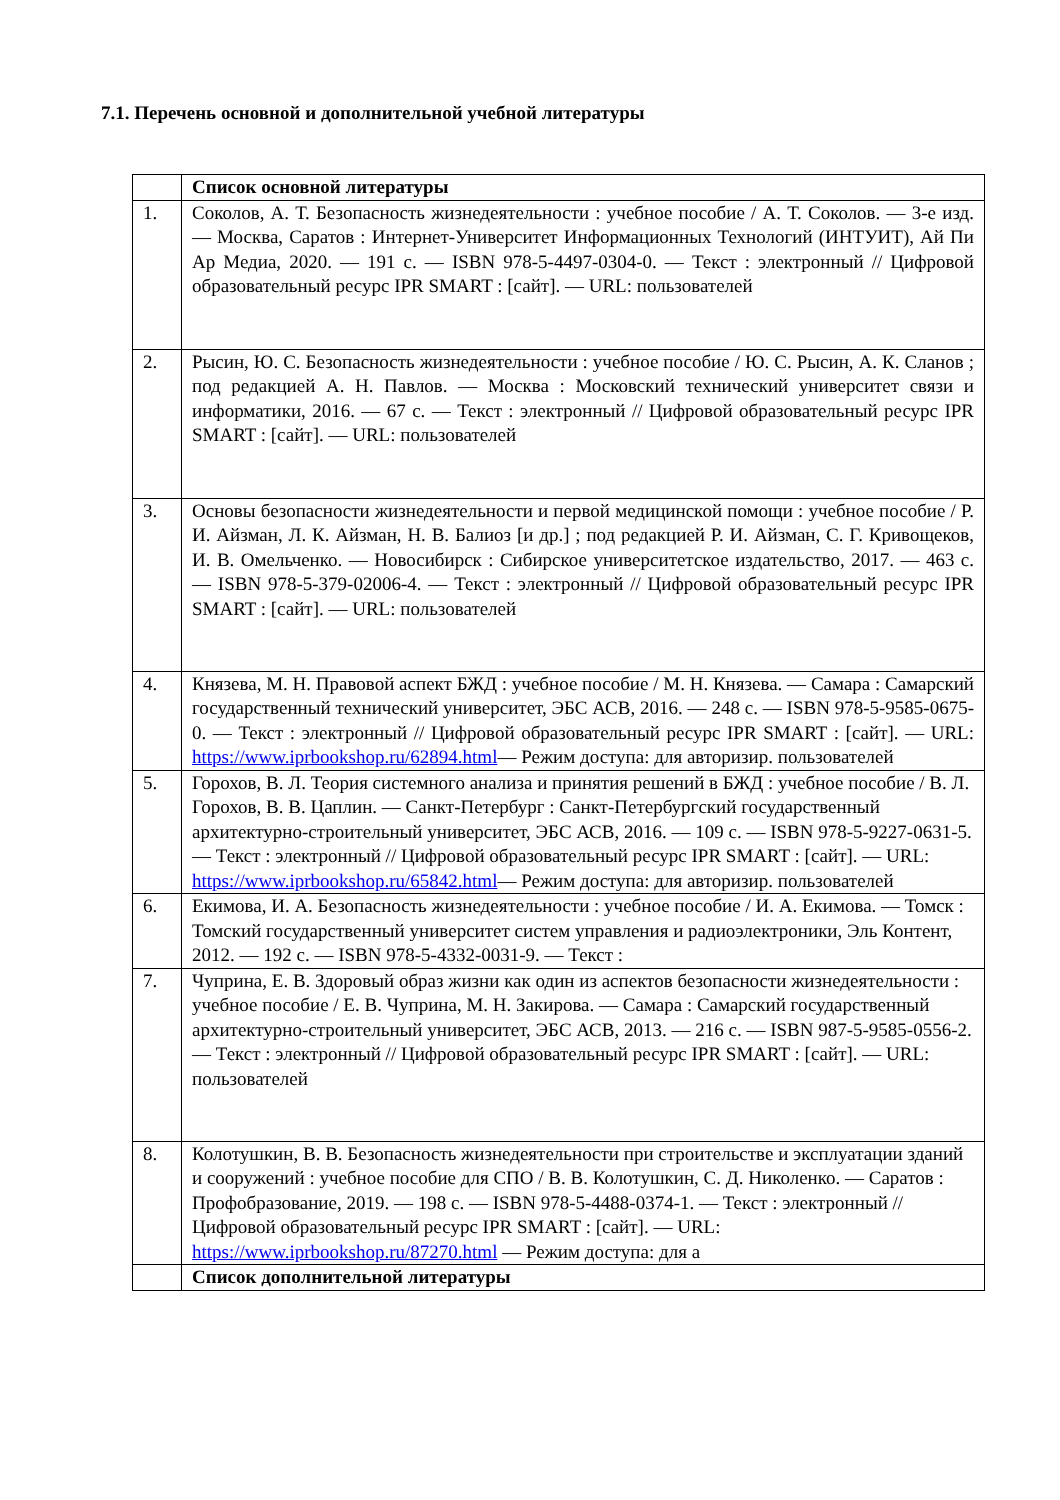7.1. Перечень основной и дополнительной учебной литературы
| | Список основной литературы |
| 1. | Соколов, А. Т. Безопасность жизнедеятельности : учебное пособие / А. Т. Соколов. — 3-е изд. — Москва, Саратов : Интернет-Университет Информационных Технологий (ИНТУИТ), Ай Пи Ар Медиа, 2020. — 191 с. — ISBN 978-5-4497-0304-0. — Текст : электронный // Цифровой образовательный ресурс IPR SMART : [сайт]. — URL: пользователей |
| 2. | Рысин, Ю. С. Безопасность жизнедеятельности : учебное пособие / Ю. С. Рысин, А. К. Сланов ; под редакцией А. Н. Павлов. — Москва : Московский технический университет связи и информатики, 2016. — 67 с. — Текст : электронный // Цифровой образовательный ресурс IPR SMART : [сайт]. — URL: пользователей |
| 3. | Основы безопасности жизнедеятельности и первой медицинской помощи : учебное пособие / Р. И. Айзман, Л. К. Айзман, Н. В. Балиоз [и др.] ; под редакцией Р. И. Айзман, С. Г. Кривощеков, И. В. Омельченко. — Новосибирск : Сибирское университетское издательство, 2017. — 463 с. — ISBN 978-5-379-02006-4. — Текст : электронный // Цифровой образовательный ресурс IPR SMART : [сайт]. — URL: пользователей |
| 4. | Князева, М. Н. Правовой аспект БЖД : учебное пособие / М. Н. Князева. — Самара : Самарский государственный технический университет, ЭБС АСВ, 2016. — 248 с. — ISBN 978-5-9585-0675-0. — Текст : электронный // Цифровой образовательный ресурс IPR SMART : [сайт]. — URL: https://www.iprbookshop.ru/62894.html — Режим доступа: для авторизир. пользователей |
| 5. | Горохов, В. Л. Теория системного анализа и принятия решений в БЖД : учебное пособие / В. Л. Горохов, В. В. Цаплин. — Санкт-Петербург : Санкт-Петербургский государственный архитектурно-строительный университет, ЭБС АСВ, 2016. — 109 с. — ISBN 978-5-9227-0631-5. — Текст : электронный // Цифровой образовательный ресурс IPR SMART : [сайт]. — URL: https://www.iprbookshop.ru/65842.html — Режим доступа: для авторизир. пользователей |
| 6. | Екимова, И. А. Безопасность жизнедеятельности : учебное пособие / И. А. Екимова. — Томск : Томский государственный университет систем управления и радиоэлектроники, Эль Контент, 2012. — 192 с. — ISBN 978-5-4332-0031-9. — Текст : |
| 7. | Чуприна, Е. В. Здоровый образ жизни как один из аспектов безопасности жизнедеятельности : учебное пособие / Е. В. Чуприна, М. Н. Закирова. — Самара : Самарский государственный архитектурно-строительный университет, ЭБС АСВ, 2013. — 216 с. — ISBN 987-5-9585-0556-2. — Текст : электронный // Цифровой образовательный ресурс IPR SMART : [сайт]. — URL: пользователей |
| 8. | Колотушкин, В. В. Безопасность жизнедеятельности при строительстве и эксплуатации зданий и сооружений : учебное пособие для СПО / В. В. Колотушкин, С. Д. Николенко. — Саратов : Профобразование, 2019. — 198 с. — ISBN 978-5-4488-0374-1. — Текст : электронный // Цифровой образовательный ресурс IPR SMART : [сайт]. — URL: https://www.iprbookshop.ru/87270.html — Режим доступа: для а |
| | Список дополнительной литературы |